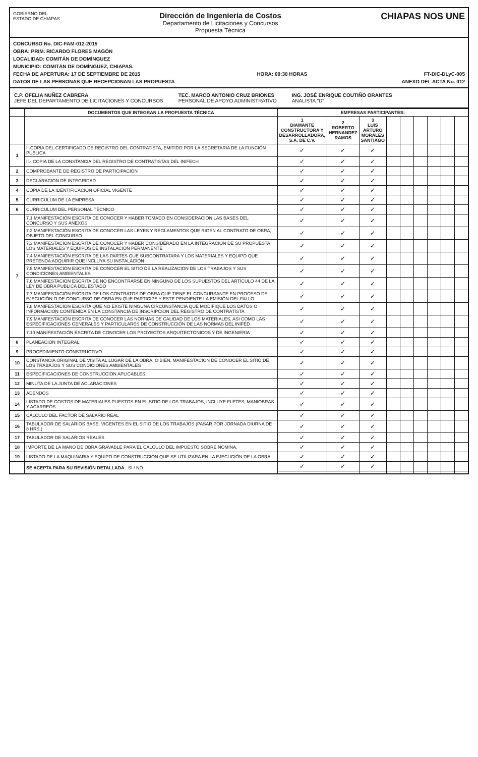GOBIERNO DEL
ESTADO DE CHIAPAS
Dirección de Ingeniería de Costos
Departamento de Licitaciones y Concursos
Propuesta Técnica
CHIAPAS NOS UNE
CONCURSO No. DIC-FAM-012-2015
OBRA: PRIM. RICARDO FLORES MAGÓN
LOCALIDAD: COMITÁN DE DOMÍNGUEZ
MUNICIPIO: COMITÁN DE DOMÍNGUEZ, CHIAPAS.
FECHA DE APERTURA: 17 DE SEPTIEMBRE DE 2015 HORA: 09:30 HORAS FT-DIC-DLyC-005
DATOS DE LAS PERSONAS QUE RECEPCIONAN LAS PROPUESTA ANEXO DEL ACTA No. 012
C.P. OFELIA NUÑEZ CABRERA
JEFE DEL DEPARTAMENTO DE LICITACIONES Y CONCURSOS
TEC. MARCO ANTONIO CRUZ BRIONES
PERSONAL DE APOYO ADMINISTRATIVO
ING. JOSÉ ENRIQUE COUTIÑO ORANTES
ANALISTA "D"
| | DOCUMENTOS QUE INTEGRAN LA PROPUESTA TÉCNICA | EMPRESAS PARTICIPANTES: | | | | | | | | |
| --- | --- | --- | --- | --- | --- | --- | --- | --- | --- | --- |
| | | 1 DIAMANTE CONSTRUCTORA Y DESARROLLADORA, S.A. DE C.V. | 2 ROBERTO HERNANDEZ RAMOS | 3 LUIS ARTURO MORALES SANTIAGO | | | | | | |
| 1 | I.-COPIA DEL CERTIFICADO DE REGISTRO DEL CONTRATISTA, EMITIDO POR LA SECRETARIA DE LA FUNCIÓN PÚBLICA | ✓ | ✓ | ✓ | | | | | | |
| | II.- COPIA DE LA CONSTANCIA DEL REGISTRO DE CONTRATISTAS DEL INIFECH | ✓ | ✓ | ✓ | | | | | | |
| 2 | COMPROBANTE DE REGISTRO DE PARTICIPACIÓN | ✓ | ✓ | ✓ | | | | | | |
| 3 | DECLARACION DE INTEGRIDAD | ✓ | ✓ | ✓ | | | | | | |
| 4 | COPIA DE LA IDENTIFICACION OFICIAL VIGENTE | ✓ | ✓ | ✓ | | | | | | |
| 5 | CURRICULUM DE LA EMPRESA | ✓ | ✓ | ✓ | | | | | | |
| 6 | CURRICULUM DEL PERSONAL TÉCNICO | ✓ | ✓ | ✓ | | | | | | |
| 7 | 7.1 MANIFESTACIÓN ESCRITA DE CONOCER Y HABER TOMADO EN CONSIDERACION LAS BASES DEL CONCURSO Y SUS ANEXOS | ✓ | ✓ | ✓ | | | | | | |
| | 7.2 MANIFESTACIÓN ESCRITA DE CONOCER LAS LEYES Y REGLAMENTOS QUE RIGEN AL CONTRATO DE OBRA, OBJETO DEL CONCURSO | ✓ | ✓ | ✓ | | | | | | |
| | 7.3 MANIFESTACIÓN ESCRITA DE CONOCER Y HABER CONSIDERADO EN LA INTEGRACION DE SU PROPUESTA LOS MATERIALES Y EQUIPOS DE INSTALACIÓN PERMANENTE | ✓ | ✓ | ✓ | | | | | | |
| | 7.4 MANIFESTACIÓN ESCRITA DE LAS PARTES QUE SUBCONTRATARA Y LOS MATERIALES Y EQUIPO QUE PRETENDA ADQUIRIR QUE INCLUYA SU INSTALACIÓN | ✓ | ✓ | ✓ | | | | | | |
| | 7.5 MANIFESTACIÓN ESCRITA DE CONOCER EL SITIO DE LA REALIZACION DE LOS TRABAJOS Y SUS CONDICIONES AMBIENTALES | ✓ | ✓ | ✓ | | | | | | |
| | 7.6 MANIFESTACIÓN ESCRITA DE NO ENCONTRARSE EN NINGUNO DE LOS SUPUESTOS DEL ARTÍCULO 44 DE LA LEY DE OBRA PUBLICA DEL ESTADO | ✓ | ✓ | ✓ | | | | | | |
| | 7.7 MANIFESTACIÓN ESCRITA DE LOS CONTRATOS DE OBRA QUE TIENE EL CONCURSANTE EN PROCESO DE EJECUCIÓN O DE CONCURSO DE OBRA EN QUE PARTICIPE Y ESTE PENDIENTE LA EMISIÓN DEL FALLO | ✓ | ✓ | ✓ | | | | | | |
| | 7.8 MANIFESTACIÓN ESCRITA QUE NO EXISTE NINGUNA CIRCUNSTANCIA QUE MODIFIQUE LOS DATOS O INFORMACION CONTENIDA EN LA CONSTANCIA DE INSCRIPCION DEL REGISTRO DE CONTRATISTA | ✓ | ✓ | ✓ | | | | | | |
| | 7.9 MANIFESTACIÓN ESCRITA DE CONOCER LAS NORMAS DE CALIDAD DE LOS MATERIALES, ASI COMO LAS ESPECIFICACIONES GENERALES Y PARTICULARES DE CONSTRUCCIÓN DE LAS NORMAS DEL INIFED | ✓ | ✓ | ✓ | | | | | | |
| | 7.10 MANIFESTACIÓN ESCRITA DE CONOCER LOS PROYECTOS ARQUITECTONICOS Y DE INGENIERIA | ✓ | ✓ | ✓ | | | | | | |
| 8 | PLANEACIÓN INTEGRAL | ✓ | ✓ | ✓ | | | | | | |
| 9 | PROCEDIMIENTO CONSTRUCTIVO | ✓ | ✓ | ✓ | | | | | | |
| 10 | CONSTANCIA ORIGINAL DE VISITA AL LUGAR DE LA OBRA, O BIEN, MANIFESTACION DE CONOCER EL SITIO DE LOS TRABAJOS Y SUS CONDICIONES AMBIENTALES | ✓ | ✓ | ✓ | | | | | | |
| 11 | ESPECIFICACIONES DE CONSTRUCCION APLICABLES. | ✓ | ✓ | ✓ | | | | | | |
| 12 | MINUTA DE LA JUNTA DE ACLARACIONES | ✓ | ✓ | ✓ | | | | | | |
| 13 | ADENDOS | ✓ | ✓ | ✓ | | | | | | |
| 14 | LISTADO DE COSTOS DE MATERIALES PUESTOS EN EL SITIO DE LOS TRABAJOS, INCLUYE FLETES, MANIOBRAS Y ACARREOS | ✓ | ✓ | ✓ | | | | | | |
| 15 | CALCULO DEL FACTOR DE SALARIO REAL | ✓ | ✓ | ✓ | | | | | | |
| 16 | TABULADOR DE SALARIOS BASE. VIGENTES EN EL SITIO DE LOS TRABAJOS (PASAR POR JORNADA DIURNA DE 8 HRS.) | ✓ | ✓ | ✓ | | | | | | |
| 17 | TABULADOR DE SALARIOS REALES | ✓ | ✓ | ✓ | | | | | | |
| 18 | IMPORTE DE LA MANO DE OBRA GRAVABLE PARA EL CALCULO DEL IMPUESTO SOBRE NOMINA. | ✓ | ✓ | ✓ | | | | | | |
| 19 | LISTADO DE LA MAQUINARIA Y EQUIPO DE CONSTRUCCIÓN QUE SE UTILIZARA EN LA EJECUCIÓN DE LA OBRA | ✓ | ✓ | ✓ | | | | | | |
| | SE ACEPTA PARA SU REVISIÓN DETALLADA SI / NO | ✓ | ✓ | ✓ | | | | | | |